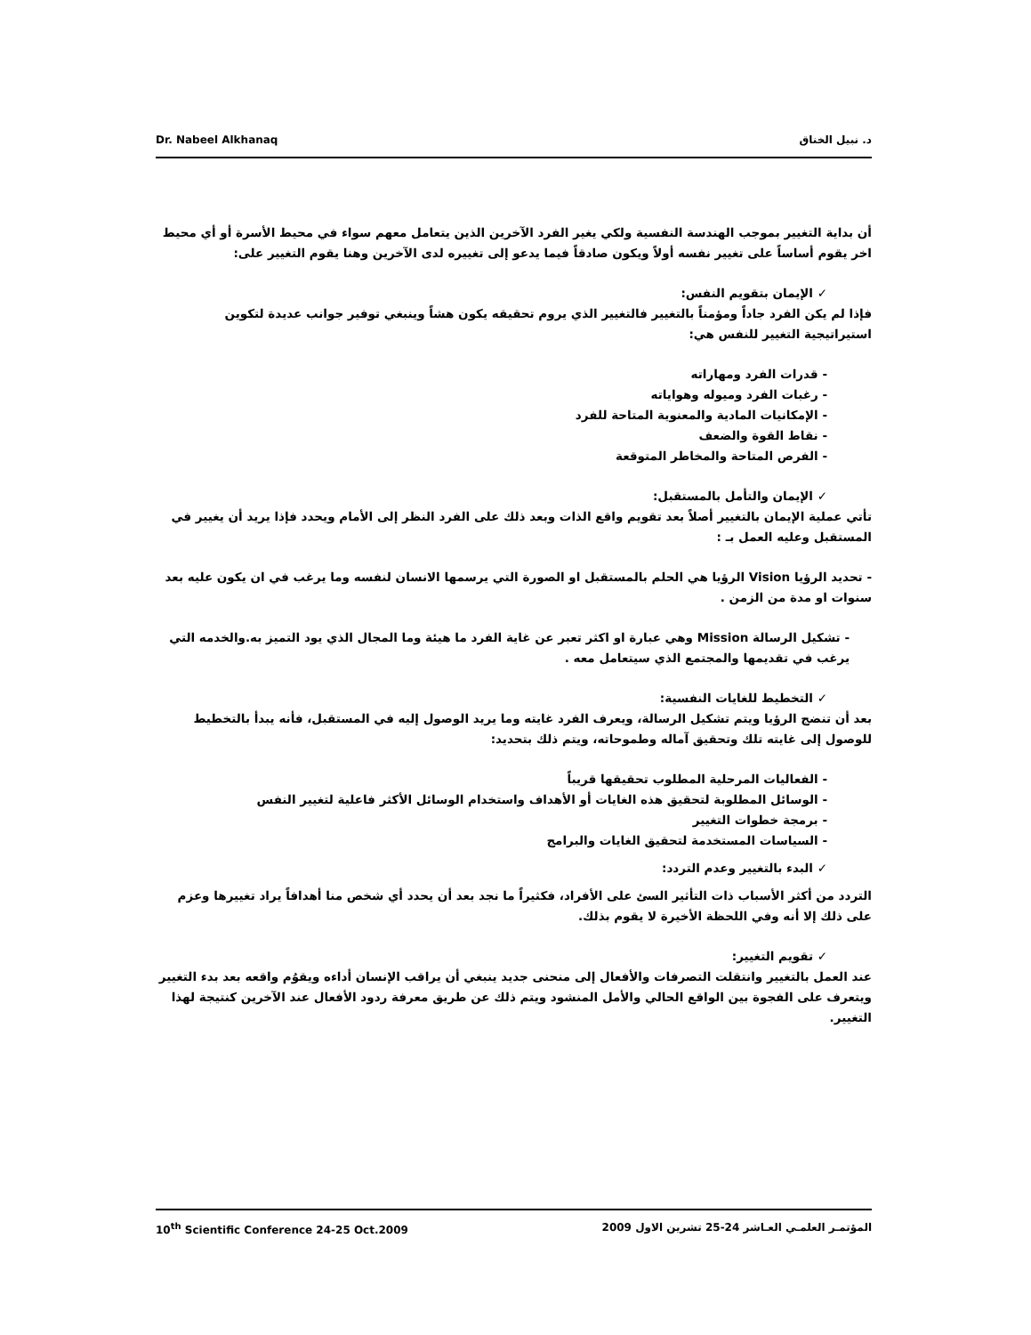Dr. Nabeel Alkhanaq د. نبيل الخناق
أن بداية التغيير بموجب الهندسة النفسية ولكي يغير الفرد الآخرين الذين يتعامل معهم سواء في محيط الأسرة أو أي محيط اخر يقوم أساساً على تغيير نفسه أولاً ويكون صادقاً فيما يدعو إلى تغييره لدى الآخرين وهنا يقوم التغيير على:
✓ الإيمان بتقويم النفس:
فإذا لم يكن الفرد جاداً ومؤمناً بالتغيير فالتغيير الذي يروم تحقيقه يكون هشاً وينبغي توفير جوانب عديدة لتكوين استيراتيجية التغيير للنفس هي:
- قدرات الفرد ومهاراته
- رغبات الفرد وميوله وهواياته
- الإمكانيات المادية والمعنوية المتاحة للفرد
- نقاط القوة والضعف
- الفرص المتاحة والمخاطر المتوقعة
✓ الإيمان والتأمل بالمستقبل:
تأتي عملية الإيمان بالتغيير أصلاً بعد تقويم واقع الذات وبعد ذلك على الفرد النظر إلى الأمام ويحدد فإذا يريد أن يغيير في المستقبل وعليه العمل بـ :
- تحديد الرؤيا Vision الرؤيا هي الحلم بالمستقبل او الصورة التي يرسمها الانسان لنفسه وما يرغب في ان يكون عليه بعد سنوات او مدة من الزمن .
- تشكيل الرسالة Mission وهي عبارة او اكثر تعبر عن غاية الفرد ما هيئة وما المجال الذي يود التميز به.والخدمه التي يرغب في تقديمها والمجتمع الذي سيتعامل معه .
✓ التخطيط للغايات النفسية:
بعد أن تنضج الرؤيا ويتم تشكيل الرسالة، ويعرف الفرد غايته وما يريد الوصول إليه في المستقبل، فأنه يبدأ بالتخطيط للوصول إلى غايته تلك وتحقيق آماله وطموحاته، ويتم ذلك بتحديد:
- الفعاليات المرحلية المطلوب تحقيقها قريباً
- الوسائل المطلوبة لتحقيق هذه الغايات أو الأهداف واستخدام الوسائل الأكثر فاعلية لتغيير النفس
- برمجة خطوات التغيير
- السياسات المستخدمة لتحقيق الغايات والبرامج
✓ البدء بالتغيير وعدم التردد:
التردد من أكثر الأسباب ذات التأثير السئ على الأفراد، فكثيراً ما نجد بعد أن يحدد أي شخص منا أهدافاً يراد تغييرها وعزم على ذلك إلا أنه وفي اللحظة الأخيرة لا يقوم بذلك.
✓ تقويم التغيير:
عند العمل بالتغيير وانتقلت التصرفات والأفعال إلى منحنى جديد ينبغي أن يراقب الإنسان أداءه ويقوُم واقعه بعد بدء التغيير ويتعرف على الفجوة بين الواقع الحالي والأمل المنشود ويتم ذلك عن طريق معرفة ردود الأفعال عند الآخرين كنتيجة لهذا التغيير.
10<sup>th</sup> Scientific Conference 24-25 Oct.2009 المؤتمـر العلمـي العـاشر 24-25 تشرين الاول 2009